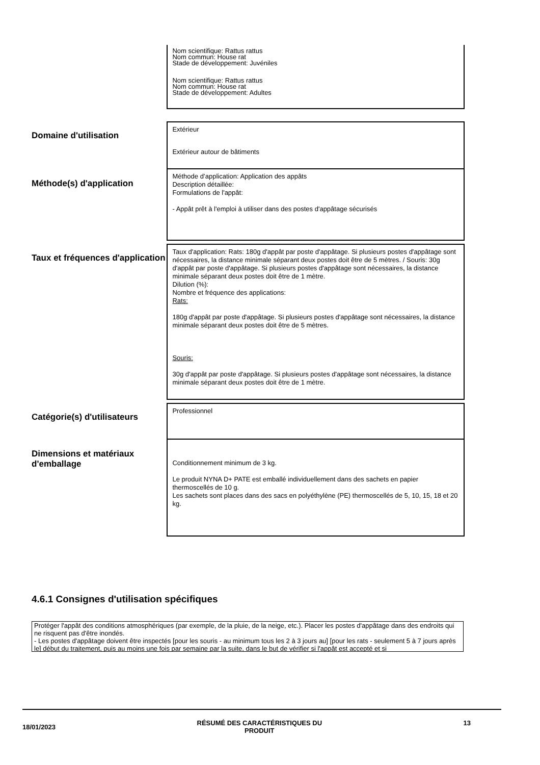Nom scientifique: Rattus rattus
Nom commun: House rat
Stade de développement: Juvéniles
Nom scientifique: Rattus rattus
Nom commun: House rat
Stade de développement: Adultes
Domaine d'utilisation
Extérieur
Extérieur autour de bâtiments
Méthode(s) d'application
Méthode d’application: Application des appâts
Description détaillée:
Formulations de l'appât:
- Appât prêt à l'emploi à utiliser dans des postes d'appâtage sécurisés
Taux et fréquences d'application
Taux d'application: Rats: 180g d'appât par poste d'appâtage. Si plusieurs postes d'appâtage sont nécessaires, la distance minimale séparant deux postes doit être de 5 mètres. / Souris: 30g d'appât par poste d'appâtage. Si plusieurs postes d'appâtage sont nécessaires, la distance minimale séparant deux postes doit être de 1 mètre.
Dilution (%):
Nombre et fréquence des applications:
Rats:
180g d'appât par poste d'appâtage. Si plusieurs postes d'appâtage sont nécessaires, la distance minimale séparant deux postes doit être de 5 mètres.
Souris:
30g d'appât par poste d'appâtage. Si plusieurs postes d'appâtage sont nécessaires, la distance minimale séparant deux postes doit être de 1 mètre.
Catégorie(s) d'utilisateurs
Professionnel
Dimensions et matériaux d'emballage
Conditionnement minimum de 3 kg.
Le produit NYNA D+ PATE est emballé individuellement dans des sachets en papier thermoscellés de 10 g.
Les sachets sont places dans des sacs en polyéthylène (PE) thermoscellés de 5, 10, 15, 18 et 20 kg.
4.6.1 Consignes d'utilisation spécifiques
Protéger l'appât des conditions atmosphériques (par exemple, de la pluie, de la neige, etc.). Placer les postes d'appâtage dans des endroits qui ne risquent pas d'être inondés.
- Les postes d'appâtage doivent être inspectés [pour les souris - au minimum tous les 2 à 3 jours au] [pour les rats - seulement 5 à 7 jours après le] début du traitement, puis au moins une fois par semaine par la suite, dans le but de vérifier si l'appât est accepté et si
18/01/2023 RÉSUMÉ DES CARACTÉRISTIQUES DU
PRODUIT 13